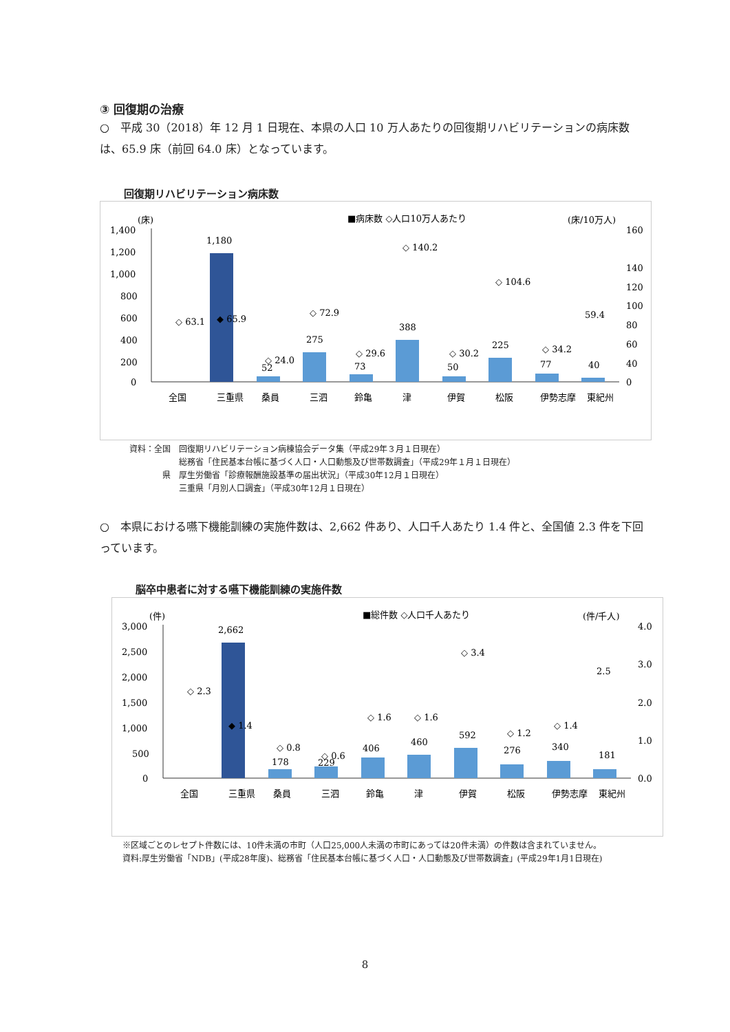③ 回復期の治療
○　平成 30（2018）年 12 月 1 日現在、本県の人口 10 万人あたりの回復期リハビリテーションの病床数は、65.9 床（前回 64.0 床）となっています。
回復期リハビリテーション病床数
(床)
■病床数 ◇人口10万人あたり
(床/10万人)
1,400
1,200
1,000
800
600
400
200
0
1,180
52
275
73
388
50
225
77
40
◇ 63.1
◆ 65.9
◇ 72.9
◇ 29.6
◇ 140.2
◇ 30.2
◇ 104.6
◇ 34.2
59.4
◇ 24.0
160
140
120
100
80
60
40
0
全国
三重県
桑員
三泗
鈴亀
津
伊賀
松阪
伊勢志摩
東紀州
資料：全国　回復期リハビリテーション病棟協会データ集（平成29年３月１日現在）
　　　　　　総務省「住民基本台帳に基づく人口・人口動態及び世帯数調査」（平成29年１月１日現在）
　　　　県　厚生労働省「診療報酬施設基準の届出状況」（平成30年12月１日現在）
　　　　　　三重県「月別人口調査」（平成30年12月１日現在）
○　本県における嚥下機能訓練の実施件数は、2,662 件あり、人口千人あたり 1.4 件と、全国値 2.3 件を下回っています。
脳卒中患者に対する嚥下機能訓練の実施件数
(件)
■総件数 ◇人口千人あたり
(件/千人)
3,000
2,500
2,000
1,500
1,000
500
0
2,662
178
229
406
460
592
276
340
181
◇ 2.3
◆ 1.4
◇ 0.8
◇ 0.6
◇ 1.6
◇ 1.6
◇ 3.4
◇ 1.2
◇ 1.4
2.5
4.0
3.0
2.0
1.0
0.0
全国
三重県
桑員
三泗
鈴亀
津
伊賀
松阪
伊勢志摩
東紀州
※区域ごとのレセプト件数には、10件未満の市町（人口25,000人未満の市町にあっては20件未満）の件数は含まれていません。
資料:厚生労働省「NDB」(平成28年度)、総務省「住民基本台帳に基づく人口・人口動態及び世帯数調査」(平成29年1月1日現在)
8